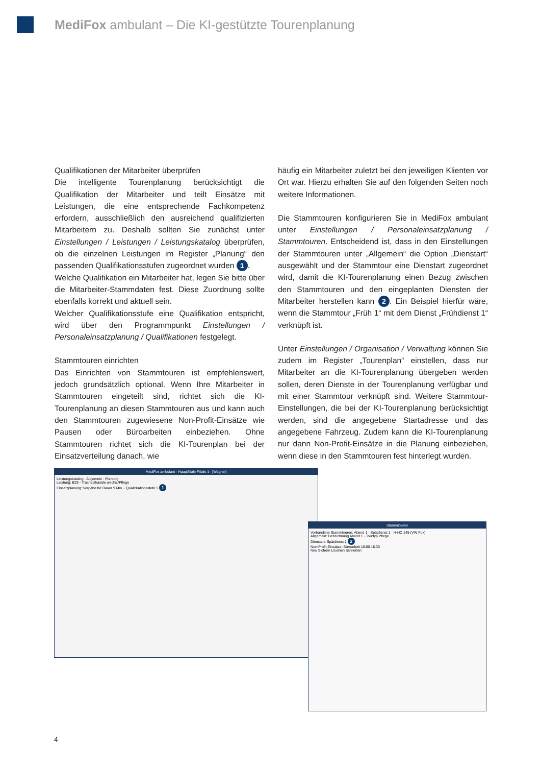MediFox ambulant – Die KI-gestützte Tourenplanung
Qualifikationen der Mitarbeiter überprüfen
Die intelligente Tourenplanung berücksichtigt die Qualifikation der Mitarbeiter und teilt Einsätze mit Leistungen, die eine entsprechende Fachkompetenz erfordern, ausschließlich den ausreichend qualifizierten Mitarbeitern zu. Deshalb sollten Sie zunächst unter Einstellungen / Leistungen / Leistungskatalog überprüfen, ob die einzelnen Leistungen im Register „Planung“ den passenden Qualifikationsstufen zugeordnet wurden 1.
Welche Qualifikation ein Mitarbeiter hat, legen Sie bitte über die Mitarbeiter-Stammdaten fest. Diese Zuordnung sollte ebenfalls korrekt und aktuell sein.
Welcher Qualifikationsstufe eine Qualifikation entspricht, wird über den Programmpunkt Einstellungen / Personaleinsatzplanung / Qualifikationen festgelegt.
Stammtouren einrichten
Das Einrichten von Stammtouren ist empfehlenswert, jedoch grundsätzlich optional. Wenn Ihre Mitarbeiter in Stammtouren eingeteilt sind, richtet sich die KI-Tourenplanung an diesen Stammtouren aus und kann auch den Stammtouren zugewiesene Non-Profit-Einsätze wie Pausen oder Büroarbeiten einbeziehen. Ohne Stammtouren richtet sich die KI-Tourenplan bei der Einsatzverteilung danach, wie
häufig ein Mitarbeiter zuletzt bei den jeweiligen Klienten vor Ort war. Hierzu erhalten Sie auf den folgenden Seiten noch weitere Informationen.
Die Stammtouren konfigurieren Sie in MediFox ambulant unter Einstellungen / Personaleinsatzplanung / Stammtouren. Entscheidend ist, dass in den Einstellungen der Stammtouren unter „Allgemein“ die Option „Dienstart“ ausgewählt und der Stammtour eine Dienstart zugeordnet wird, damit die KI-Tourenplanung einen Bezug zwischen den Stammtouren und den eingeplanten Diensten der Mitarbeiter herstellen kann 2. Ein Beispiel hierfür wäre, wenn die Stammtour „Früh 1“ mit dem Dienst „Frühdienst 1“ verknüpft ist.
Unter Einstellungen / Organisation / Verwaltung können Sie zudem im Register „Tourenplan“ einstellen, dass nur Mitarbeiter an die KI-Tourenplanung übergeben werden sollen, deren Dienste in der Tourenplanung verfügbar und mit einer Stammtour verknüpft sind. Weitere Stammtour-Einstellungen, die bei der KI-Tourenplanung berücksichtigt werden, sind die angegebene Startadresse und das angegebene Fahrzeug. Zudem kann die KI-Tourenplanung nur dann Non-Profit-Einsätze in die Planung einbeziehen, wenn diese in den Stammtouren fest hinterlegt wurden.
MediFox ambulant - Hauptfiliale Filiale 1 - [Wagner]
Leistungskatalog · Allgemein · Planung
Leistung: B29 - Trachealkanüle wechs./Pflege
Einsatzplanung: Vorgabe für Dauer 9 Min. · Qualifikationsstufe 5 1
Stammtouren
Vorhandene Stammtouren: Abend 1 · Spätdienst 1 · H-HC 145 (VW Fox)
Allgemein: Bezeichnung Abend 1 · Tourtyp Pflege
Dienstart: Spätdienst 1 2
Non-Profit-Einsätze: Büroarbeit 18:00 18:30
Neu Sichern Löschen Schließen
4